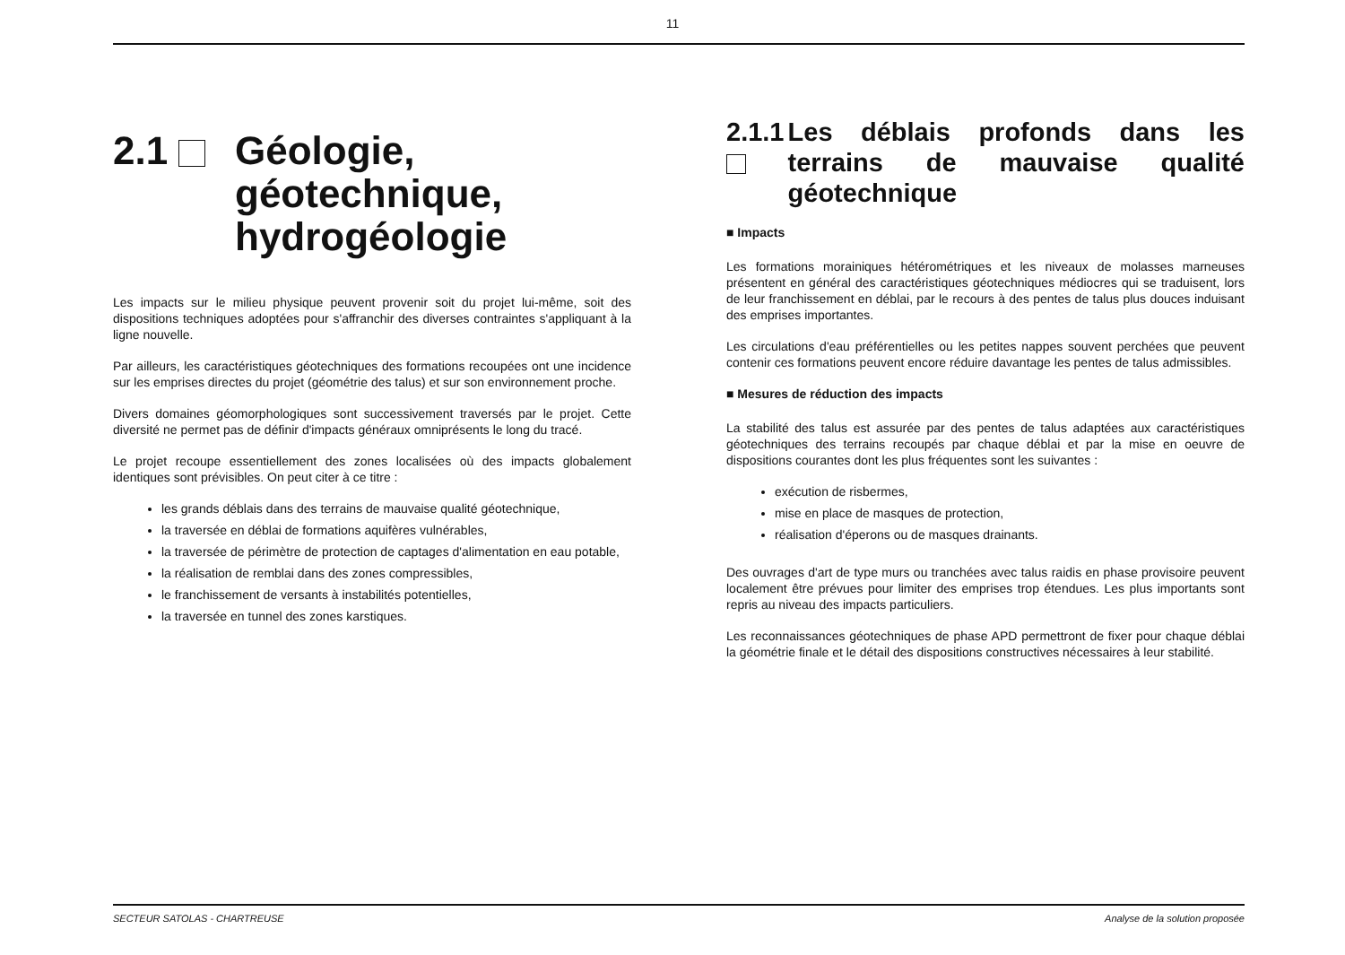11
2.1 Géologie,
géotechnique,
hydrogéologie
Les impacts sur le milieu physique peuvent provenir soit du projet lui-même, soit des dispositions techniques adoptées pour s'affranchir des diverses contraintes s'appliquant à la ligne nouvelle.
Par ailleurs, les caractéristiques géotechniques des formations recoupées ont une incidence sur les emprises directes du projet (géométrie des talus) et sur son environnement proche.
Divers domaines géomorphologiques sont successivement traversés par le projet. Cette diversité ne permet pas de définir d'impacts généraux omniprésents le long du tracé.
Le projet recoupe essentiellement des zones localisées où des impacts globalement identiques sont prévisibles. On peut citer à ce titre :
les grands déblais dans des terrains de mauvaise qualité géotechnique,
la traversée en déblai de formations aquifères vulnérables,
la traversée de périmètre de protection de captages d'alimentation en eau potable,
la réalisation de remblai dans des zones compressibles,
le franchissement de versants à instabilités potentielles,
la traversée en tunnel des zones karstiques.
2.1.1 Les déblais profonds dans les terrains de mauvaise qualité géotechnique
■ Impacts
Les formations morainiques hétérométriques et les niveaux de molasses marneuses présentent en général des caractéristiques géotechniques médiocres qui se traduisent, lors de leur franchissement en déblai, par le recours à des pentes de talus plus douces induisant des emprises importantes.
Les circulations d'eau préférentielles ou les petites nappes souvent perchées que peuvent contenir ces formations peuvent encore réduire davantage les pentes de talus admissibles.
■ Mesures de réduction des impacts
La stabilité des talus est assurée par des pentes de talus adaptées aux caractéristiques géotechniques des terrains recoupés par chaque déblai et par la mise en oeuvre de dispositions courantes dont les plus fréquentes sont les suivantes :
exécution de risbermes,
mise en place de masques de protection,
réalisation d'éperons ou de masques drainants.
Des ouvrages d'art de type murs ou tranchées avec talus raidis en phase provisoire peuvent localement être prévues pour limiter des emprises trop étendues. Les plus importants sont repris au niveau des impacts particuliers.
Les reconnaissances géotechniques de phase APD permettront de fixer pour chaque déblai la géométrie finale et le détail des dispositions constructives nécessaires à leur stabilité.
SECTEUR SATOLAS - CHARTREUSE Analyse de la solution proposée